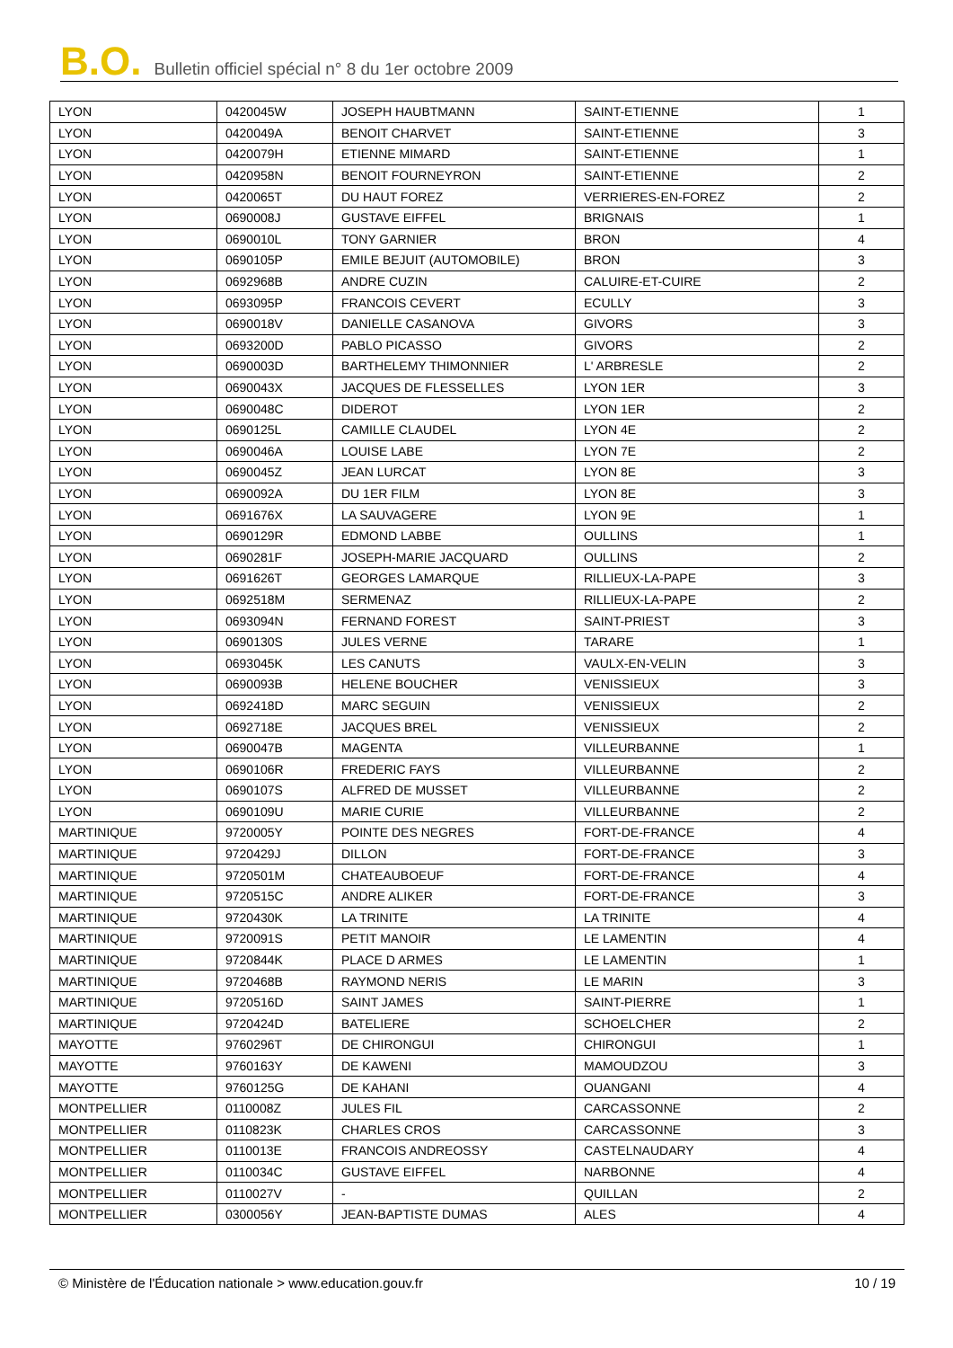B.O. Bulletin officiel spécial n° 8 du 1er octobre 2009
| LYON | 0420045W | JOSEPH HAUBTMANN | SAINT-ETIENNE | 1 |
| LYON | 0420049A | BENOIT CHARVET | SAINT-ETIENNE | 3 |
| LYON | 0420079H | ETIENNE MIMARD | SAINT-ETIENNE | 1 |
| LYON | 0420958N | BENOIT FOURNEYRON | SAINT-ETIENNE | 2 |
| LYON | 0420065T | DU HAUT FOREZ | VERRIERES-EN-FOREZ | 2 |
| LYON | 0690008J | GUSTAVE EIFFEL | BRIGNAIS | 1 |
| LYON | 0690010L | TONY GARNIER | BRON | 4 |
| LYON | 0690105P | EMILE BEJUIT (AUTOMOBILE) | BRON | 3 |
| LYON | 0692968B | ANDRE CUZIN | CALUIRE-ET-CUIRE | 2 |
| LYON | 0693095P | FRANCOIS CEVERT | ECULLY | 3 |
| LYON | 0690018V | DANIELLE CASANOVA | GIVORS | 3 |
| LYON | 0693200D | PABLO PICASSO | GIVORS | 2 |
| LYON | 0690003D | BARTHELEMY THIMONNIER | L' ARBRESLE | 2 |
| LYON | 0690043X | JACQUES DE FLESSELLES | LYON 1ER | 3 |
| LYON | 0690048C | DIDEROT | LYON 1ER | 2 |
| LYON | 0690125L | CAMILLE CLAUDEL | LYON 4E | 2 |
| LYON | 0690046A | LOUISE LABE | LYON 7E | 2 |
| LYON | 0690045Z | JEAN LURCAT | LYON 8E | 3 |
| LYON | 0690092A | DU 1ER FILM | LYON 8E | 3 |
| LYON | 0691676X | LA SAUVAGERE | LYON 9E | 1 |
| LYON | 0690129R | EDMOND LABBE | OULLINS | 1 |
| LYON | 0690281F | JOSEPH-MARIE JACQUARD | OULLINS | 2 |
| LYON | 0691626T | GEORGES LAMARQUE | RILLIEUX-LA-PAPE | 3 |
| LYON | 0692518M | SERMENAZ | RILLIEUX-LA-PAPE | 2 |
| LYON | 0693094N | FERNAND FOREST | SAINT-PRIEST | 3 |
| LYON | 0690130S | JULES VERNE | TARARE | 1 |
| LYON | 0693045K | LES CANUTS | VAULX-EN-VELIN | 3 |
| LYON | 0690093B | HELENE BOUCHER | VENISSIEUX | 3 |
| LYON | 0692418D | MARC SEGUIN | VENISSIEUX | 2 |
| LYON | 0692718E | JACQUES BREL | VENISSIEUX | 2 |
| LYON | 0690047B | MAGENTA | VILLEURBANNE | 1 |
| LYON | 0690106R | FREDERIC FAYS | VILLEURBANNE | 2 |
| LYON | 0690107S | ALFRED DE MUSSET | VILLEURBANNE | 2 |
| LYON | 0690109U | MARIE CURIE | VILLEURBANNE | 2 |
| MARTINIQUE | 9720005Y | POINTE DES NEGRES | FORT-DE-FRANCE | 4 |
| MARTINIQUE | 9720429J | DILLON | FORT-DE-FRANCE | 3 |
| MARTINIQUE | 9720501M | CHATEAUBOEUF | FORT-DE-FRANCE | 4 |
| MARTINIQUE | 9720515C | ANDRE ALIKER | FORT-DE-FRANCE | 3 |
| MARTINIQUE | 9720430K | LA TRINITE | LA TRINITE | 4 |
| MARTINIQUE | 9720091S | PETIT MANOIR | LE LAMENTIN | 4 |
| MARTINIQUE | 9720844K | PLACE D ARMES | LE LAMENTIN | 1 |
| MARTINIQUE | 9720468B | RAYMOND NERIS | LE MARIN | 3 |
| MARTINIQUE | 9720516D | SAINT JAMES | SAINT-PIERRE | 1 |
| MARTINIQUE | 9720424D | BATELIERE | SCHOELCHER | 2 |
| MAYOTTE | 9760296T | DE CHIRONGUI | CHIRONGUI | 1 |
| MAYOTTE | 9760163Y | DE KAWENI | MAMOUDZOU | 3 |
| MAYOTTE | 9760125G | DE KAHANI | OUANGANI | 4 |
| MONTPELLIER | 0110008Z | JULES FIL | CARCASSONNE | 2 |
| MONTPELLIER | 0110823K | CHARLES CROS | CARCASSONNE | 3 |
| MONTPELLIER | 0110013E | FRANCOIS ANDREOSSY | CASTELNAUDARY | 4 |
| MONTPELLIER | 0110034C | GUSTAVE EIFFEL | NARBONNE | 4 |
| MONTPELLIER | 0110027V | - | QUILLAN | 2 |
| MONTPELLIER | 0300056Y | JEAN-BAPTISTE DUMAS | ALES | 4 |
© Ministère de l'Éducation nationale > www.education.gouv.fr 10 / 19